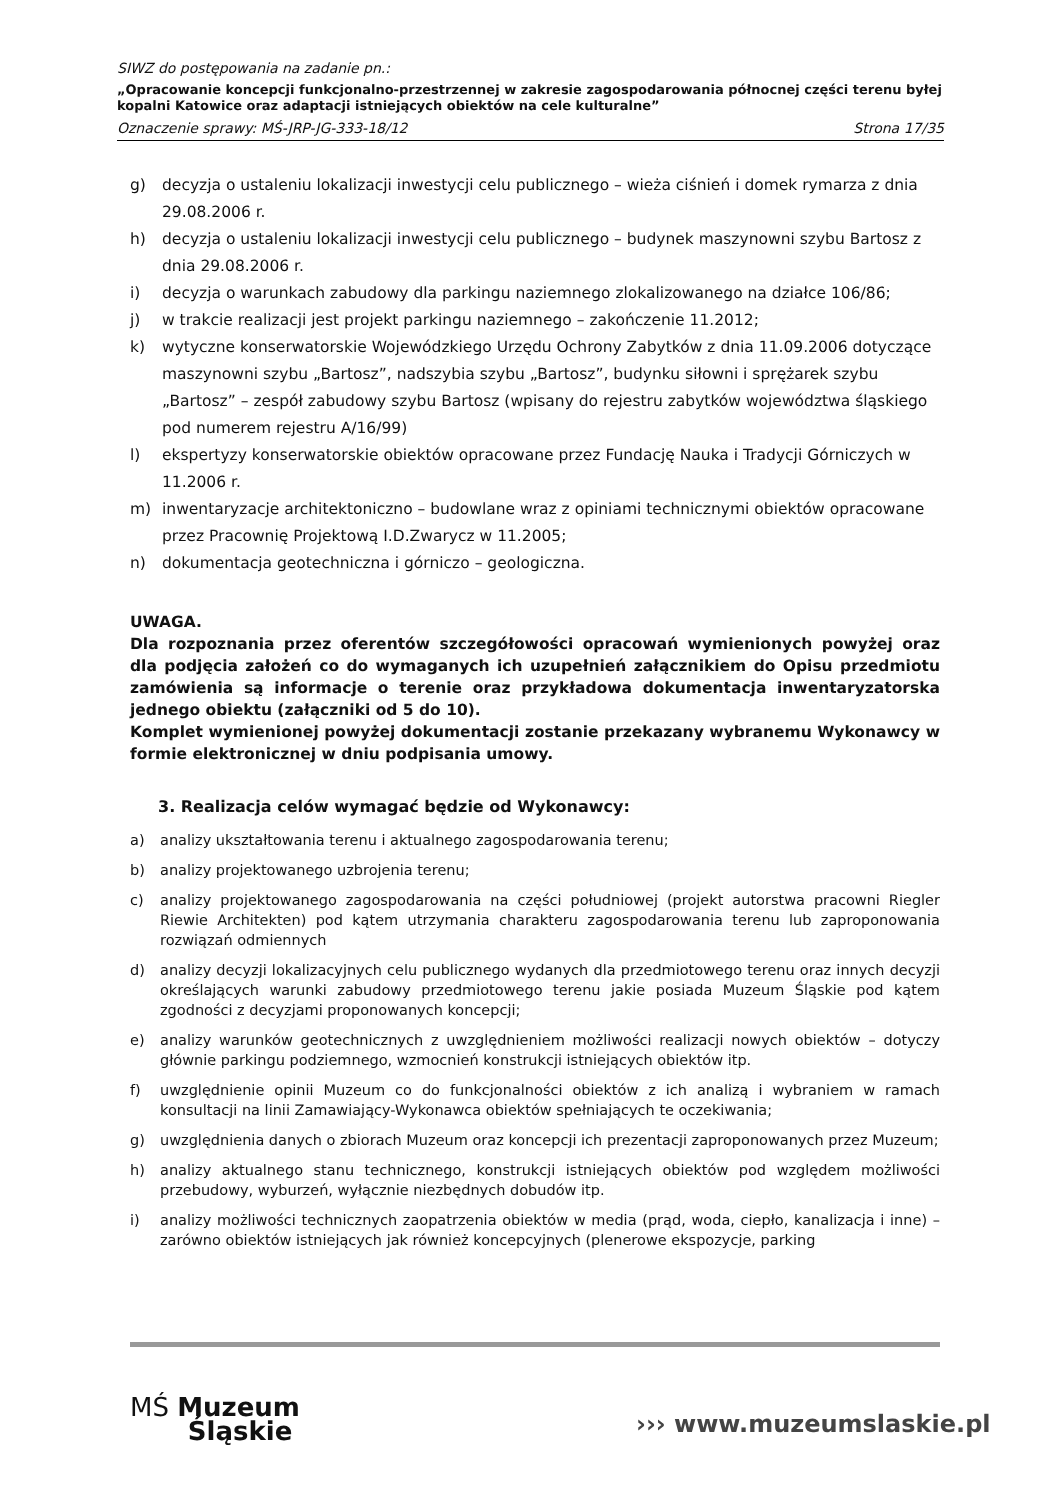SIWZ do postępowania na zadanie pn.:
„Opracowanie koncepcji funkcjonalno-przestrzennej w zakresie zagospodarowania północnej części terenu byłej kopalni Katowice oraz adaptacji istniejących obiektów na cele kulturalne”
Oznaczenie sprawy: MŚ-JRP-JG-333-18/12 Strona 17/35
g) decyzja o ustaleniu lokalizacji inwestycji celu publicznego – wieża ciśnień i domek rymarza z dnia 29.08.2006 r.
h) decyzja o ustaleniu lokalizacji inwestycji celu publicznego – budynek maszynowni szybu Bartosz z dnia 29.08.2006 r.
i) decyzja o warunkach zabudowy dla parkingu naziemnego zlokalizowanego na działce 106/86;
j) w trakcie realizacji jest projekt parkingu naziemnego – zakończenie 11.2012;
k) wytyczne konserwatorskie Wojewódzkiego Urzędu Ochrony Zabytków z dnia 11.09.2006 dotyczące maszynowni szybu „Bartosz”, nadszybia szybu „Bartosz”, budynku siłowni i sprężarek szybu „Bartosz” – zespół zabudowy szybu Bartosz (wpisany do rejestru zabytków województwa śląskiego pod numerem rejestru A/16/99)
l) ekspertyzy konserwatorskie obiektów opracowane przez Fundację Nauka i Tradycji Górniczych w 11.2006 r.
m) inwentaryzacje architektoniczno – budowlane wraz z opiniami technicznymi obiektów opracowane przez Pracownię Projektową I.D.Zwarycz w 11.2005;
n) dokumentacja geotechniczna i górniczo – geologiczna.
UWAGA.
Dla rozpoznania przez oferentów szczegółowości opracowań wymienionych powyżej oraz dla podjęcia założeń co do wymaganych ich uzupełnień załącznikiem do Opisu przedmiotu zamówienia są informacje o terenie oraz przykładowa dokumentacja inwentaryzatorska jednego obiektu (załączniki od 5 do 10).
Komplet wymienionej powyżej dokumentacji zostanie przekazany wybranemu Wykonawcy w formie elektronicznej w dniu podpisania umowy.
3. Realizacja celów wymagać będzie od Wykonawcy:
a) analizy ukształtowania terenu i aktualnego zagospodarowania terenu;
b) analizy projektowanego uzbrojenia terenu;
c) analizy projektowanego zagospodarowania na części południowej (projekt autorstwa pracowni Riegler Riewie Architekten) pod kątem utrzymania charakteru zagospodarowania terenu lub zaproponowania rozwiązań odmiennych
d) analizy decyzji lokalizacyjnych celu publicznego wydanych dla przedmiotowego terenu oraz innych decyzji określających warunki zabudowy przedmiotowego terenu jakie posiada Muzeum Śląskie pod kątem zgodności z decyzjami proponowanych koncepcji;
e) analizy warunków geotechnicznych z uwzględnieniem możliwości realizacji nowych obiektów – dotyczy głównie parkingu podziemnego, wzmocnień konstrukcji istniejących obiektów itp.
f) uwzględnienie opinii Muzeum co do funkcjonalności obiektów z ich analizą i wybraniem w ramach konsultacji na linii Zamawiający-Wykonawca obiektów spełniających te oczekiwania;
g) uwzględnienia danych o zbiorach Muzeum oraz koncepcji ich prezentacji zaproponowanych przez Muzeum;
h) analizy aktualnego stanu technicznego, konstrukcji istniejących obiektów pod względem możliwości przebudowy, wyburzeń, wyłącznie niezbędnych dobudów itp.
i) analizy możliwości technicznych zaopatrzenia obiektów w media (prąd, woda, ciepło, kanalizacja i inne) – zarówno obiektów istniejących jak również koncepcyjnych (plenerowe ekspozycje, parking
MŚ Muzeum
Śląskie
››› www.muzeumslaskie.pl